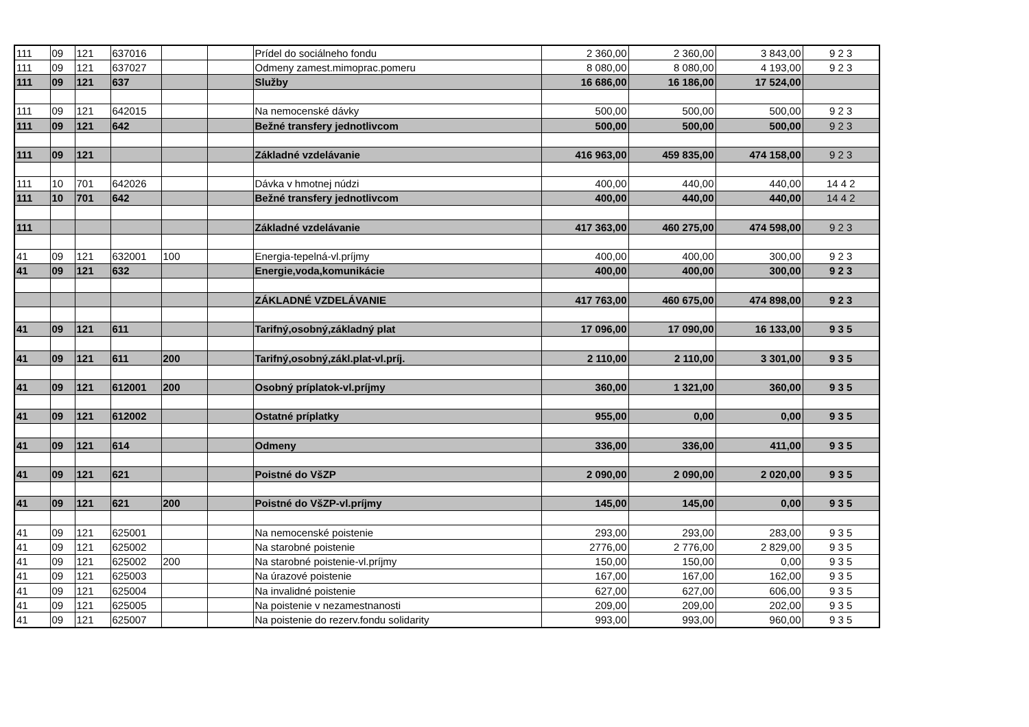| 111 | 09 | 121 | 637016 | | | Prídel do sociálneho fondu | 2 360,00 | 2 360,00 | 3 843,00 | 9 2 3 |
| 111 | 09 | 121 | 637027 | | | Odmeny zamest.mimoprac.pomeru | 8 080,00 | 8 080,00 | 4 193,00 | 9 2 3 |
| 111 | 09 | 121 | 637 | | | Služby | 16 686,00 | 16 186,00 | 17 524,00 | |
| 111 | 09 | 121 | 642015 | | | Na nemocenské dávky | 500,00 | 500,00 | 500,00 | 9 2 3 |
| 111 | 09 | 121 | 642 | | | Bežné transfery jednotlivcom | 500,00 | 500,00 | 500,00 | 9 2 3 |
| 111 | 09 | 121 | | | | Základné vzdelávanie | 416 963,00 | 459 835,00 | 474 158,00 | 9 2 3 |
| 111 | 10 | 701 | 642026 | | | Dávka v hmotnej núdzi | 400,00 | 440,00 | 440,00 | 14 4 2 |
| 111 | 10 | 701 | 642 | | | Bežné transfery jednotlivcom | 400,00 | 440,00 | 440,00 | 14 4 2 |
| 111 | | | | | | Základné vzdelávanie | 417 363,00 | 460 275,00 | 474 598,00 | 9 2 3 |
| 41 | 09 | 121 | 632001 | 100 | | Energia-tepelná-vl.príjmy | 400,00 | 400,00 | 300,00 | 9 2 3 |
| 41 | 09 | 121 | 632 | | | Energie,voda,komunikácie | 400,00 | 400,00 | 300,00 | 9 2 3 |
| | | | | | | ZÁKLADNÉ VZDELÁVANIE | 417 763,00 | 460 675,00 | 474 898,00 | 9 2 3 |
| 41 | 09 | 121 | 611 | | | Tarifný,osobný,základný plat | 17 096,00 | 17 090,00 | 16 133,00 | 9 3 5 |
| 41 | 09 | 121 | 611 | 200 | | Tarifný,osobný,zákl.plat-vl.príj. | 2 110,00 | 2 110,00 | 3 301,00 | 9 3 5 |
| 41 | 09 | 121 | 612001 | 200 | | Osobný príplatok-vl.príjmy | 360,00 | 1 321,00 | 360,00 | 9 3 5 |
| 41 | 09 | 121 | 612002 | | | Ostatné príplatky | 955,00 | 0,00 | 0,00 | 9 3 5 |
| 41 | 09 | 121 | 614 | | | Odmeny | 336,00 | 336,00 | 411,00 | 9 3 5 |
| 41 | 09 | 121 | 621 | | | Poistné do VšZP | 2 090,00 | 2 090,00 | 2 020,00 | 9 3 5 |
| 41 | 09 | 121 | 621 | 200 | | Poistné do VšZP-vl.príjmy | 145,00 | 145,00 | 0,00 | 9 3 5 |
| 41 | 09 | 121 | 625001 | | | Na nemocenské poistenie | 293,00 | 293,00 | 283,00 | 9 3 5 |
| 41 | 09 | 121 | 625002 | | | Na starobné poistenie | 2776,00 | 2 776,00 | 2 829,00 | 9 3 5 |
| 41 | 09 | 121 | 625002 | 200 | | Na starobné poistenie-vl.príjmy | 150,00 | 150,00 | 0,00 | 9 3 5 |
| 41 | 09 | 121 | 625003 | | | Na úrazové poistenie | 167,00 | 167,00 | 162,00 | 9 3 5 |
| 41 | 09 | 121 | 625004 | | | Na invalidné poistenie | 627,00 | 627,00 | 606,00 | 9 3 5 |
| 41 | 09 | 121 | 625005 | | | Na poistenie v nezamestnanosti | 209,00 | 209,00 | 202,00 | 9 3 5 |
| 41 | 09 | 121 | 625007 | | | Na poistenie do rezerv.fondu solidarity | 993,00 | 993,00 | 960,00 | 9 3 5 |